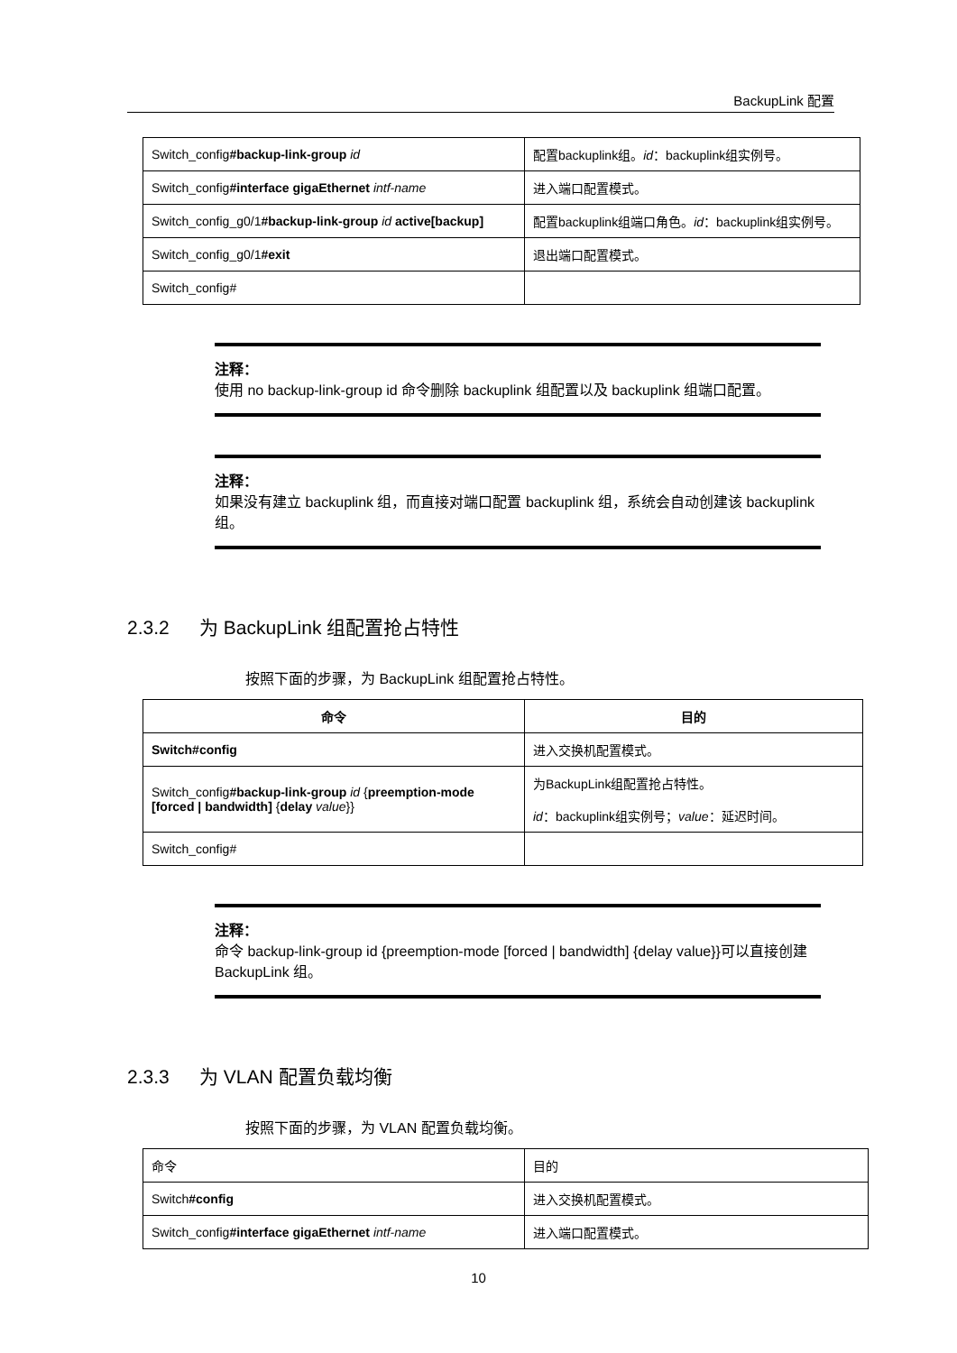BackupLink 配置
| Switch_config #backup-link-group id | 配置backuplink组。 id ：backuplink组实例号。 |
| Switch_config #interface gigaEthernet intf-name | 进入端口配置模式。 |
| Switch_config_g0/1 #backup-link-group id active[backup] | 配置backuplink组端口角色。 id ：backuplink组实例号。 |
| Switch_config_g0/1 #exit | 退出端口配置模式。 |
| Switch_config# | |
注释：
使用 no backup-link-group id 命令删除 backuplink 组配置以及 backuplink 组端口配置。
注释：
如果没有建立 backuplink 组，而直接对端口配置 backuplink 组，系统会自动创建该 backuplink 组。
2.3.2 为 BackupLink 组配置抢占特性
按照下面的步骤，为 BackupLink 组配置抢占特性。
| 命令 | 目的 |
| --- | --- |
| Switch#config | 进入交换机配置模式。 |
| Switch_config #backup-link-group id { preemption-mode [forced / bandwidth] { delay value }} | 为BackupLink组配置抢占特性。 id ：backuplink组实例号； value ：延迟时间。 |
| Switch_config# | |
注释：
命令 backup-link-group id {preemption-mode [forced | bandwidth] {delay value}}可以直接创建 BackupLink 组。
2.3.3 为 VLAN 配置负载均衡
按照下面的步骤，为 VLAN 配置负载均衡。
| 命令 | 目的 |
| Switch #config | 进入交换机配置模式。 |
| Switch_config #interface gigaEthernet intf-name | 进入端口配置模式。 |
10